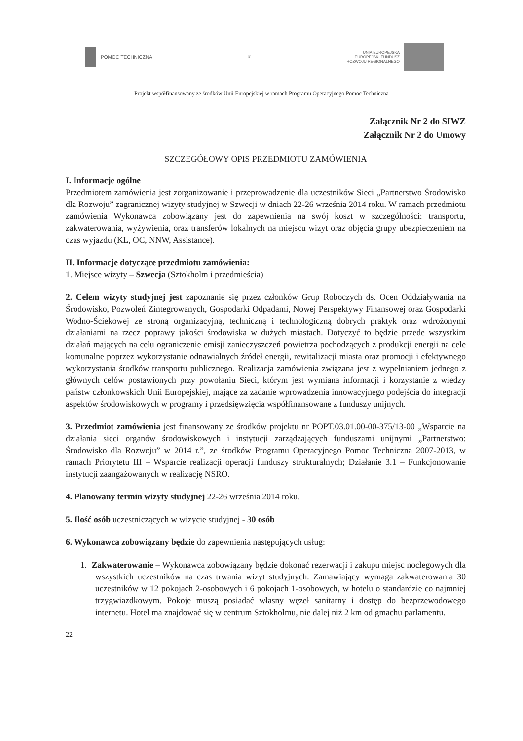POMOC TECHNICZNA
❦
UNIA EUROPEJSKA
EUROPEJSKI FUNDUSZ
ROZWOJU REGIONALNEGO
Projekt współfinansowany ze środków Unii Europejskiej w ramach Programu Operacyjnego Pomoc Techniczna
Załącznik Nr 2 do SIWZ
Załącznik Nr 2 do Umowy
SZCZEGÓŁOWY OPIS PRZEDMIOTU ZAMÓWIENIA
I. Informacje ogólne
Przedmiotem zamówienia jest zorganizowanie i przeprowadzenie dla uczestników Sieci „Partnerstwo Środowisko dla Rozwoju” zagranicznej wizyty studyjnej w Szwecji w dniach 22-26 września 2014 roku. W ramach przedmiotu zamówienia Wykonawca zobowiązany jest do zapewnienia na swój koszt w szczególności: transportu, zakwaterowania, wyżywienia, oraz transferów lokalnych na miejscu wizyt oraz objęcia grupy ubezpieczeniem na czas wyjazdu (KL, OC, NNW, Assistance).
II. Informacje dotyczące przedmiotu zamówienia:
1. Miejsce wizyty – Szwecja (Sztokholm i przedmieścia)
2. Celem wizyty studyjnej jest zapoznanie się przez członków Grup Roboczych ds. Ocen Oddziaływania na Środowisko, Pozwoleń Zintegrowanych, Gospodarki Odpadami, Nowej Perspektywy Finansowej oraz Gospodarki Wodno-Ściekowej ze stroną organizacyjną, techniczną i technologiczną dobrych praktyk oraz wdrożonymi działaniami na rzecz poprawy jakości środowiska w dużych miastach. Dotyczyć to będzie przede wszystkim działań mających na celu ograniczenie emisji zanieczyszczeń powietrza pochodzących z produkcji energii na cele komunalne poprzez wykorzystanie odnawialnych źródeł energii, rewitalizacji miasta oraz promocji i efektywnego wykorzystania środków transportu publicznego. Realizacja zamówienia związana jest z wypełnianiem jednego z głównych celów postawionych przy powołaniu Sieci, którym jest wymiana informacji i korzystanie z wiedzy państw członkowskich Unii Europejskiej, mające za zadanie wprowadzenia innowacyjnego podejścia do integracji aspektów środowiskowych w programy i przedsięwzięcia współfinansowane z funduszy unijnych.
3. Przedmiot zamówienia jest finansowany ze środków projektu nr POPT.03.01.00-00-375/13-00 „Wsparcie na działania sieci organów środowiskowych i instytucji zarządzających funduszami unijnymi „Partnerstwo: Środowisko dla Rozwoju” w 2014 r.”, ze środków Programu Operacyjnego Pomoc Techniczna 2007-2013, w ramach Priorytetu III – Wsparcie realizacji operacji funduszy strukturalnych; Działanie 3.1 – Funkcjonowanie instytucji zaangażowanych w realizację NSRO.
4. Planowany termin wizyty studyjnej 22-26 września 2014 roku.
5. Ilość osób uczestniczących w wizycie studyjnej - 30 osób
6. Wykonawca zobowiązany będzie do zapewnienia następujących usług:
1. Zakwaterowanie – Wykonawca zobowiązany będzie dokonać rezerwacji i zakupu miejsc noclegowych dla wszystkich uczestników na czas trwania wizyt studyjnych. Zamawiający wymaga zakwaterowania 30 uczestników w 12 pokojach 2-osobowych i 6 pokojach 1-osobowych, w hotelu o standardzie co najmniej trzygwiazdkowym. Pokoje muszą posiadać własny węzeł sanitarny i dostęp do bezprzewodowego internetu. Hotel ma znajdować się w centrum Sztokholmu, nie dalej niż 2 km od gmachu parlamentu.
22